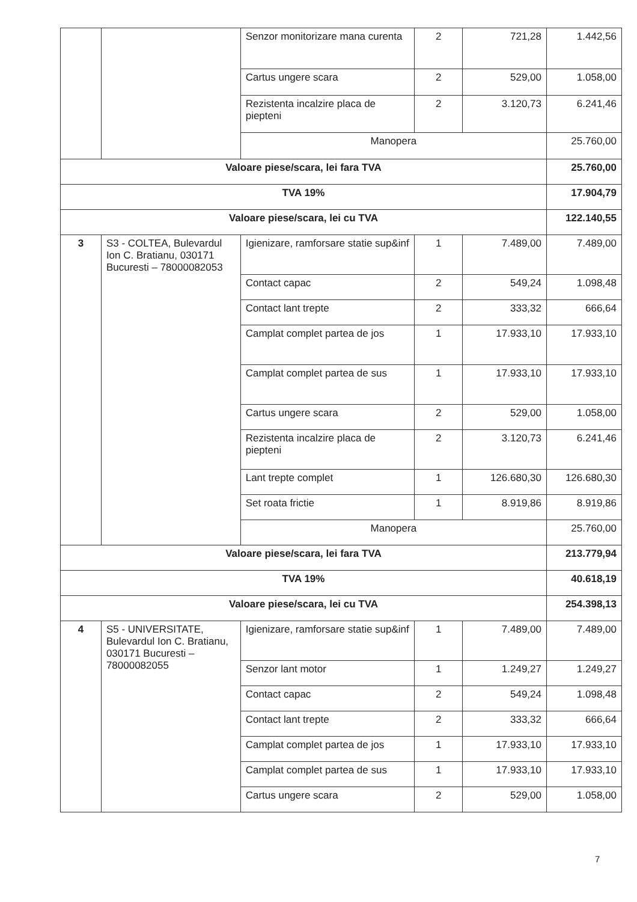| | | Senzor monitorizare mana curenta | 2 | 721,28 | 1.442,56 |
| | | Cartus ungere scara | 2 | 529,00 | 1.058,00 |
| | | Rezistenta incalzire placa de piepteni | 2 | 3.120,73 | 6.241,46 |
| | | Manopera | | | 25.760,00 |
| Valoare piese/scara, lei fara TVA | | | | | 25.760,00 |
| TVA 19% | | | | | 17.904,79 |
| Valoare piese/scara, lei cu TVA | | | | | 122.140,55 |
| 3 | S3 - COLTEA, Bulevardul Ion C. Bratianu, 030171 Bucuresti – 78000082053 | Igienizare, ramforsare statie sup&inf | 1 | 7.489,00 | 7.489,00 |
| | | Contact capac | 2 | 549,24 | 1.098,48 |
| | | Contact lant trepte | 2 | 333,32 | 666,64 |
| | | Camplat complet partea de jos | 1 | 17.933,10 | 17.933,10 |
| | | Camplat complet partea de sus | 1 | 17.933,10 | 17.933,10 |
| | | Cartus ungere scara | 2 | 529,00 | 1.058,00 |
| | | Rezistenta incalzire placa de piepteni | 2 | 3.120,73 | 6.241,46 |
| | | Lant trepte complet | 1 | 126.680,30 | 126.680,30 |
| | | Set roata frictie | 1 | 8.919,86 | 8.919,86 |
| | | Manopera | | | 25.760,00 |
| Valoare piese/scara, lei fara TVA | | | | | 213.779,94 |
| TVA 19% | | | | | 40.618,19 |
| Valoare piese/scara, lei cu TVA | | | | | 254.398,13 |
| 4 | S5 - UNIVERSITATE, Bulevardul Ion C. Bratianu, 030171 Bucuresti – 78000082055 | Igienizare, ramforsare statie sup&inf | 1 | 7.489,00 | 7.489,00 |
| | | Senzor lant motor | 1 | 1.249,27 | 1.249,27 |
| | | Contact capac | 2 | 549,24 | 1.098,48 |
| | | Contact lant trepte | 2 | 333,32 | 666,64 |
| | | Camplat complet partea de jos | 1 | 17.933,10 | 17.933,10 |
| | | Camplat complet partea de sus | 1 | 17.933,10 | 17.933,10 |
| | | Cartus ungere scara | 2 | 529,00 | 1.058,00 |
7